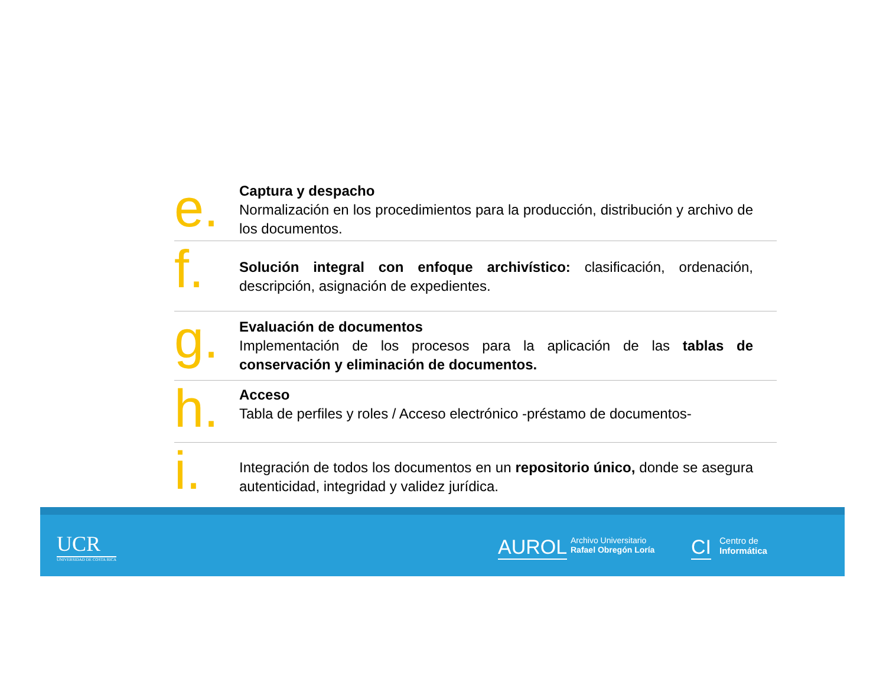e.
Captura y despacho
Normalización en los procedimientos para la producción, distribución y archivo de los documentos.
f.
Solución integral con enfoque archivístico: clasificación, ordenación, descripción, asignación de expedientes.
g.
Evaluación de documentos
Implementación de los procesos para la aplicación de las tablas de conservación y eliminación de documentos.
h.
Acceso
Tabla de perfiles y roles / Acceso electrónico -préstamo de documentos-
i.
Integración de todos los documentos en un repositorio único, donde se asegura autenticidad, integridad y validez jurídica.
UCR
UNIVERSIDAD DE COSTA RICA
AUROL
Archivo Universitario
Rafael Obregón Loría
CI
Centro de
Informática